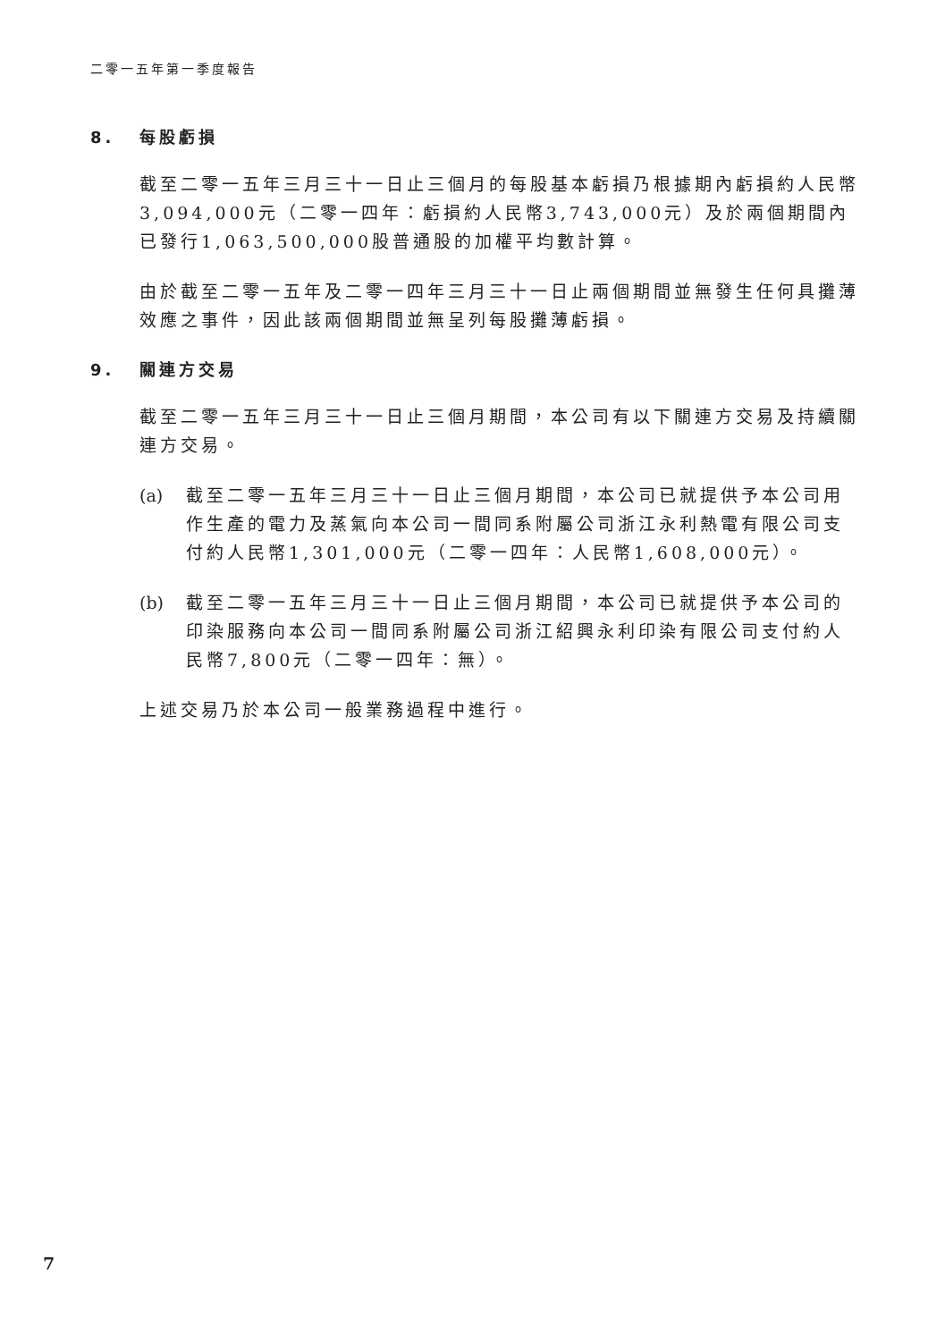二零一五年第一季度報告
8. 每股虧損
截至二零一五年三月三十一日止三個月的每股基本虧損乃根據期內虧損約人民幣3,094,000元（二零一四年：虧損約人民幣3,743,000元）及於兩個期間內已發行1,063,500,000股普通股的加權平均數計算。
由於截至二零一五年及二零一四年三月三十一日止兩個期間並無發生任何具攤薄效應之事件，因此該兩個期間並無呈列每股攤薄虧損。
9. 關連方交易
截至二零一五年三月三十一日止三個月期間，本公司有以下關連方交易及持續關連方交易。
(a) 截至二零一五年三月三十一日止三個月期間，本公司已就提供予本公司用作生產的電力及蒸氣向本公司一間同系附屬公司浙江永利熱電有限公司支付約人民幣1,301,000元（二零一四年：人民幣1,608,000元）。
(b) 截至二零一五年三月三十一日止三個月期間，本公司已就提供予本公司的印染服務向本公司一間同系附屬公司浙江紹興永利印染有限公司支付約人民幣7,800元（二零一四年：無）。
上述交易乃於本公司一般業務過程中進行。
7